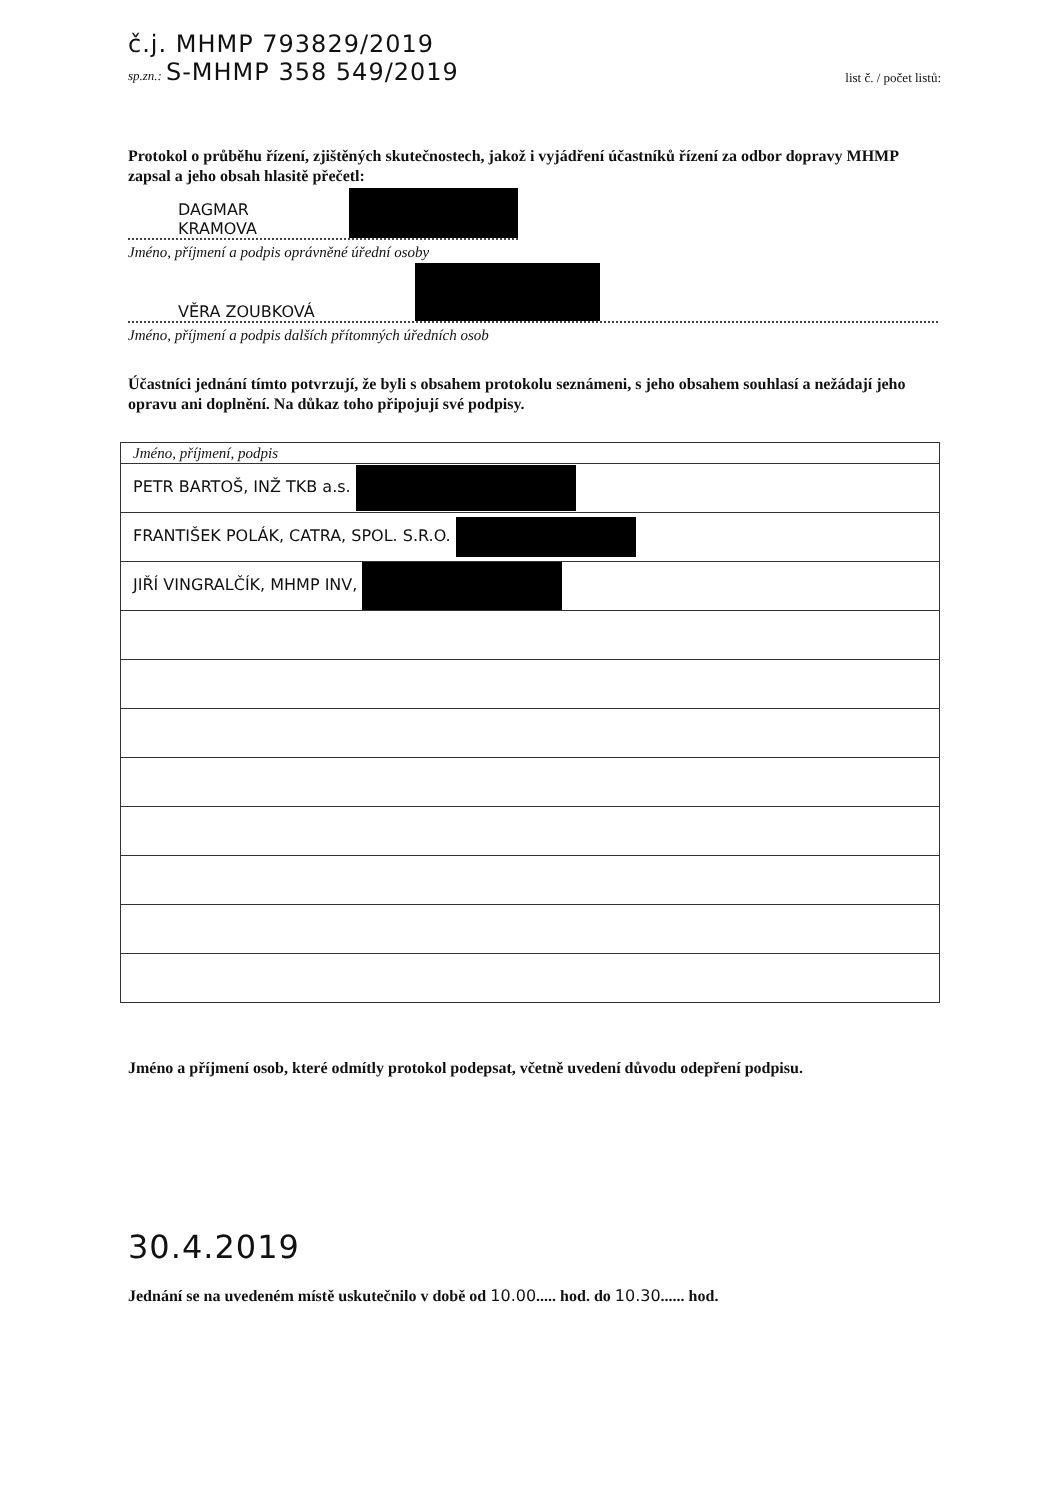č.j. MHMP 793829/2019
sp.zn.: S-MHMP 358 549/2019
list č. / počet listů:
Protokol o průběhu řízení, zjištěných skutečnostech, jakož i vyjádření účastníků řízení za odbor dopravy MHMP zapsal a jeho obsah hlasitě přečetl:
DAGMAR KRAMOVA
Jméno, příjmení a podpis oprávněné úřední osoby
VĚRA ZOUBKOVÁ
Jméno, příjmení a podpis dalších přítomných úředních osob
Účastníci jednání tímto potvrzují, že byli s obsahem protokolu seznámeni, s jeho obsahem souhlasí a nežádají jeho opravu ani doplnění. Na důkaz toho připojují své podpisy.
| Jméno, příjmení, podpis |
| PETR BARTOŠ, INŽ TKB a.s. |
| FRANTIŠEK POLÁK, CATRA, SPOL. S.R.O. |
| JIŘÍ VINGRALČÍK, MHMP INV, |
Jméno a příjmení osob, které odmítly protokol podepsat, včetně uvedení důvodu odepření podpisu.
30.4.2019
Jednání se na uvedeném místě uskutečnilo v době od 10.00..... hod. do 10.30...... hod.